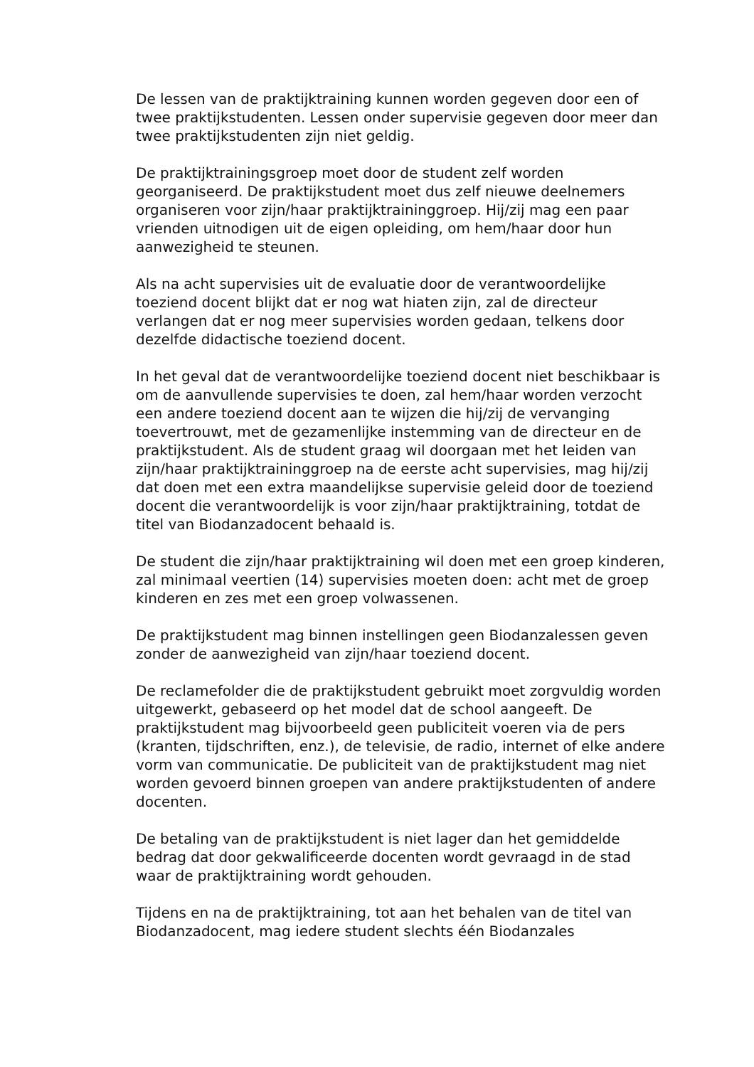De lessen van de praktijktraining kunnen worden gegeven door een of twee praktijkstudenten. Lessen onder supervisie gegeven door meer dan twee praktijkstudenten zijn niet geldig.
De praktijktrainingsgroep moet door de student zelf worden georganiseerd. De praktijkstudent moet dus zelf nieuwe deelnemers organiseren voor zijn/haar praktijktraininggroep. Hij/zij mag een paar vrienden uitnodigen uit de eigen opleiding, om hem/haar door hun aanwezigheid te steunen.
Als na acht supervisies uit de evaluatie door de verantwoordelijke toeziend docent blijkt dat er nog wat hiaten zijn, zal de directeur verlangen dat er nog meer supervisies worden gedaan, telkens door dezelfde didactische toeziend docent.
In het geval dat de verantwoordelijke toeziend docent niet beschikbaar is om de aanvullende supervisies te doen, zal hem/haar worden verzocht een andere toeziend docent aan te wijzen die hij/zij de vervanging toevertrouwt, met de gezamenlijke instemming van de directeur en de praktijkstudent. Als de student graag wil doorgaan met het leiden van zijn/haar praktijktraininggroep na de eerste acht supervisies, mag hij/zij dat doen met een extra maandelijkse supervisie geleid door de toeziend docent die verantwoordelijk is voor zijn/haar praktijktraining, totdat de titel van Biodanzadocent behaald is.
De student die zijn/haar praktijktraining wil doen met een groep kinderen, zal minimaal veertien (14) supervisies moeten doen: acht met de groep kinderen en zes met een groep volwassenen.
De praktijkstudent mag binnen instellingen geen Biodanzalessen geven zonder de aanwezigheid van zijn/haar toeziend docent.
De reclamefolder die de praktijkstudent gebruikt moet zorgvuldig worden uitgewerkt, gebaseerd op het model dat de school aangeeft. De praktijkstudent mag bijvoorbeeld geen publiciteit voeren via de pers (kranten, tijdschriften, enz.), de televisie, de radio, internet of elke andere vorm van communicatie. De publiciteit van de praktijkstudent mag niet worden gevoerd binnen groepen van andere praktijkstudenten of andere docenten.
De betaling van de praktijkstudent is niet lager dan het gemiddelde bedrag dat door gekwalificeerde docenten wordt gevraagd in de stad waar de praktijktraining wordt gehouden.
Tijdens en na de praktijktraining, tot aan het behalen van de titel van Biodanzadocent, mag iedere student slechts één Biodanzales